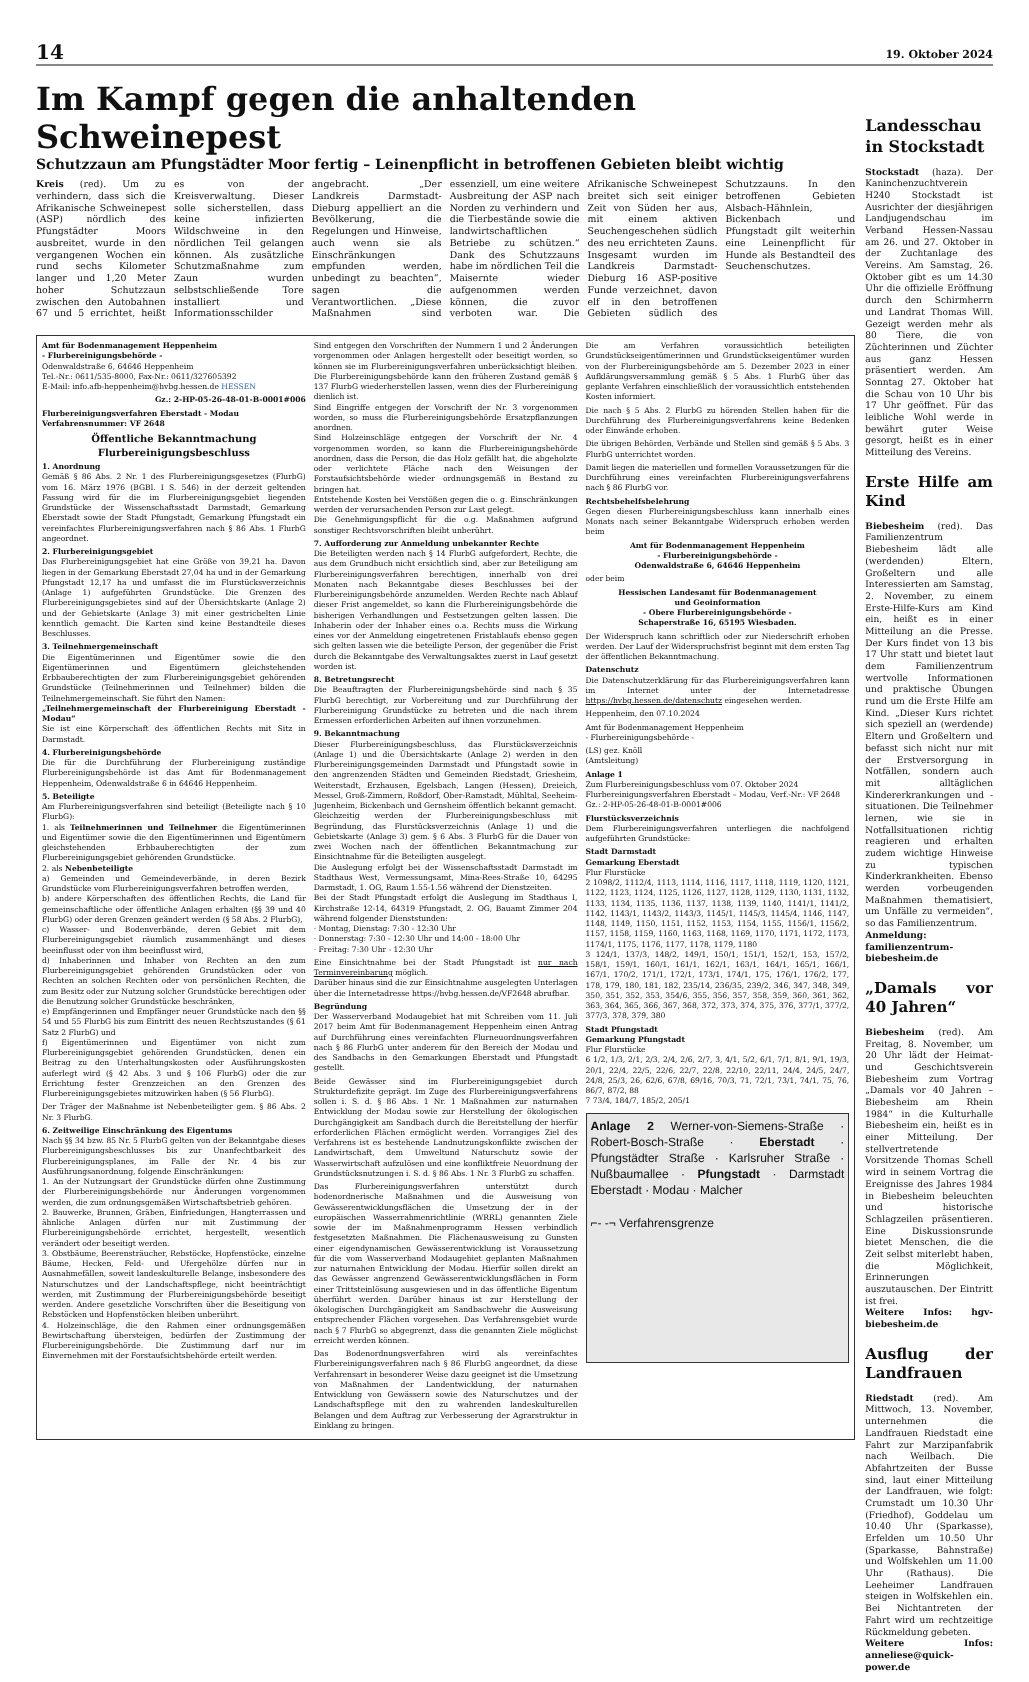14 19. Oktober 2024
Im Kampf gegen die anhaltenden Schweinepest
Schutzzaun am Pfungstädter Moor fertig – Leinenpflicht in betroffenen Gebieten bleibt wichtig
Kreis (red). Um zu verhindern, dass sich die Afrikanische Schweinepest (ASP) nördlich des Pfungstädter Moors ausbreitet, wurde in den vergangenen Wochen ein rund sechs Kilometer langer und 1,20 Meter hoher Schutzzaun zwischen den Autobahnen 67 und 5 errichtet, heißt es von der Kreisverwaltung. Dieser solle sicherstellen, dass keine infizierten Wildschweine in den nördlichen Teil gelangen können. Als zusätzliche Schutzmaßnahme zum Zaun wurden selbstschließende Tore installiert und Informationsschilder angebracht. „Der Landkreis Darmstadt-Dieburg appelliert an die Bevölkerung, die Regelungen und Hinweise, auch wenn sie als Einschränkungen empfunden werden, unbedingt zu beachten“, sagen die Verantwortlichen. „Diese Maßnahmen sind essenziell, um eine weitere Ausbreitung der ASP nach Norden zu verhindern und die Tierbestände sowie die landwirtschaftlichen Betriebe zu schützen.“ Dank des Schutzzauns habe im nördlichen Teil die Maisernte wieder aufgenommen werden können, die zuvor verboten war. Die Afrikanische Schweinepest breitet sich seit einiger Zeit von Süden her aus, mit einem aktiven Seuchengeschehen südlich des neu errichteten Zauns. Insgesamt wurden im Landkreis Darmstadt-Dieburg 16 ASP-positive Funde verzeichnet, davon elf in den betroffenen Gebieten südlich des Schutzzauns. In den betroffenen Gebieten Alsbach-Hähnlein, Bickenbach und Pfungstadt gilt weiterhin eine Leinenpflicht für Hunde als Bestandteil des Seuchenschutzes.
Amt für Bodenmanagement Heppenheim
- Flurbereinigungsbehörde -
Odenwaldstraße 6, 64646 Heppenheim
Tel.-Nr.: 0611/535-8000, Fax-Nr.: 0611/327605392
E-Mail: info.afb-heppenheim@hvbg.hessen.de HESSEN
Gz.: 2-HP-05-26-48-01-B-0001#006
Flurbereinigungsverfahren Eberstadt - Modau
Verfahrensnummer: VF 2648
Öffentliche Bekanntmachung
Flurbereinigungsbeschluss
1. Anordnung
Gemäß § 86 Abs. 2 Nr. 1 des Flurbereinigungsgesetzes (FlurbG) vom 16. März 1976 (BGBl. I S. 546) in der derzeit geltenden Fassung wird für die im Flurbereinigungsgebiet liegenden Grundstücke der Wissenschaftsstadt Darmstadt, Gemarkung Eberstadt sowie der Stadt Pfungstadt, Gemarkung Pfungstadt ein vereinfachtes Flurbereinigungsverfahren nach § 86 Abs. 1 FlurbG angeordnet.
2. Flurbereinigungsgebiet
Das Flurbereinigungsgebiet hat eine Größe von 39,21 ha. Davon liegen in der Gemarkung Eberstadt 27,04 ha und in der Gemarkung Pfungstadt 12,17 ha und umfasst die im Flurstücksverzeichnis (Anlage 1) aufgeführten Grundstücke. Die Grenzen des Flurbereinigungsgebietes sind auf der Übersichtskarte (Anlage 2) und der Gebietskarte (Anlage 3) mit einer gestrichelten Linie kenntlich gemacht. Die Karten sind keine Bestandteile dieses Beschlusses.
3. Teilnehmergemeinschaft
Die Eigentümerinnen und Eigentümer sowie die den Eigentümerinnen und Eigentümern gleichstehenden Erbbauberechtigten der zum Flurbereinigungsgebiet gehörenden Grundstücke (Teilnehmerinnen und Teilnehmer) bilden die Teilnehmergemeinschaft. Sie führt den Namen:
„Teilnehmergemeinschaft der Flurbereinigung Eberstadt - Modau“
Sie ist eine Körperschaft des öffentlichen Rechts mit Sitz in Darmstadt.
4. Flurbereinigungsbehörde
Die für die Durchführung der Flurbereinigung zuständige Flurbereinigungsbehörde ist das Amt für Bodenmanagement Heppenheim, Odenwaldstraße 6 in 64646 Heppenheim.
5. Beteiligte
Am Flurbereinigungsverfahren sind beteiligt (Beteiligte nach § 10 FlurbG):
1. als Teilnehmerinnen und Teilnehmer die Eigentümerinnen und Eigentümer sowie die den Eigentümerinnen und Eigentümern gleichstehenden Erbbauberechtigten der zum Flurbereinigungsgebiet gehörenden Grundstücke.
2. als Nebenbeteiligte
a) Gemeinden und Gemeindeverbände, in deren Bezirk Grundstücke vom Flurbereinigungsverfahren betroffen werden,
b) andere Körperschaften des öffentlichen Rechts, die Land für gemeinschaftliche oder öffentliche Anlagen erhalten (§§ 39 und 40 FlurbG) oder deren Grenzen geändert werden (§ 58 Abs. 2 FlurbG),
c) Wasser- und Bodenverbände, deren Gebiet mit dem Flurbereinigungsgebiet räumlich zusammenhängt und dieses beeinflusst oder von ihm beeinflusst wird,
d) Inhaberinnen und Inhaber von Rechten an den zum Flurbereinigungsgebiet gehörenden Grundstücken oder von Rechten an solchen Rechten oder von persönlichen Rechten, die zum Besitz oder zur Nutzung solcher Grundstücke berechtigen oder die Benutzung solcher Grundstücke beschränken,
e) Empfängerinnen und Empfänger neuer Grundstücke nach den §§ 54 und 55 FlurbG bis zum Eintritt des neuen Rechtszustandes (§ 61 Satz 2 FlurbG) und
f) Eigentümerinnen und Eigentümer von nicht zum Flurbereinigungsgebiet gehörenden Grundstücken, denen ein Beitrag zu den Unterhaltungskosten oder Ausführungskosten auferlegt wird (§ 42 Abs. 3 und § 106 FlurbG) oder die zur Errichtung fester Grenzzeichen an den Grenzen des Flurbereinigungsgebietes mitzuwirken haben (§ 56 FlurbG).
Der Träger der Maßnahme ist Nebenbeteiligter gem. § 86 Abs. 2 Nr. 3 FlurbG.
6. Zeitweilige Einschränkung des Eigentums
Nach §§ 34 bzw. 85 Nr. 5 FlurbG gelten von der Bekanntgabe dieses Flurbereinigungsbeschlusses bis zur Unanfechtbarkeit des Flurbereinigungsplanes, im Falle der Nr. 4 bis zur Ausführungsanordnung, folgende Einschränkungen:
1. An der Nutzungsart der Grundstücke dürfen ohne Zustimmung der Flurbereinigungsbehörde nur Änderungen vorgenommen werden, die zum ordnungsgemäßen Wirtschaftsbetrieb gehören.
2. Bauwerke, Brunnen, Gräben, Einfriedungen, Hangterrassen und ähnliche Anlagen dürfen nur mit Zustimmung der Flurbereinigungsbehörde errichtet, hergestellt, wesentlich verändert oder beseitigt werden.
3. Obstbäume, Beerensträucher, Rebstöcke, Hopfenstöcke, einzelne Bäume, Hecken, Feld- und Ufergehölze dürfen nur in Ausnahmefällen, soweit landeskulturelle Belange, insbesondere des Naturschutzes und der Landschaftspflege, nicht beeinträchtigt werden, mit Zustimmung der Flurbereinigungsbehörde beseitigt werden. Andere gesetzliche Vorschriften über die Beseitigung von Rebstöcken und Hopfenstöcken bleiben unberührt.
4. Holzeinschläge, die den Rahmen einer ordnungsgemäßen Bewirtschaftung übersteigen, bedürfen der Zustimmung der Flurbereinigungsbehörde. Die Zustimmung darf nur im Einvernehmen mit der Forstaufsichtsbehörde erteilt werden.
Sind entgegen den Vorschriften der Nummern 1 und 2 Änderungen vorgenommen oder Anlagen hergestellt oder beseitigt worden, so können sie im Flurbereinigungsverfahren unberücksichtigt bleiben. Die Flurbereinigungsbehörde kann den früheren Zustand gemäß § 137 FlurbG wiederherstellen lassen, wenn dies der Flurbereinigung dienlich ist.
Sind Eingriffe entgegen der Vorschrift der Nr. 3 vorgenommen worden, so muss die Flurbereinigungsbehörde Ersatzpflanzungen anordnen.
Sind Holzeinschläge entgegen der Vorschrift der Nr. 4 vorgenommen worden, so kann die Flurbereinigungsbehörde anordnen, dass die Person, die das Holz gefällt hat, die abgeholzte oder verlichtete Fläche nach den Weisungen der Forstaufsichtsbehörde wieder ordnungsgemäß in Bestand zu bringen hat.
Entstehende Kosten bei Verstößen gegen die o. g. Einschränkungen werden der verursachenden Person zur Last gelegt.
Die Genehmigungspflicht für die o.g. Maßnahmen aufgrund sonstiger Rechtsvorschriften bleibt unberührt.
7. Aufforderung zur Anmeldung unbekannter Rechte
Die Beteiligten werden nach § 14 FlurbG aufgefordert, Rechte, die aus dem Grundbuch nicht ersichtlich sind, aber zur Beteiligung am Flurbereinigungsverfahren berechtigen, innerhalb von drei Monaten nach Bekanntgabe dieses Beschlusses bei der Flurbereinigungsbehörde anzumelden. Werden Rechte nach Ablauf dieser Frist angemeldet, so kann die Flurbereinigungsbehörde die bisherigen Verhandlungen und Festsetzungen gelten lassen. Die Inhaberin oder der Inhaber eines o.a. Rechts muss die Wirkung eines vor der Anmeldung eingetretenen Fristablaufs ebenso gegen sich gelten lassen wie die beteiligte Person, der gegenüber die Frist durch die Bekanntgabe des Verwaltungsaktes zuerst in Lauf gesetzt worden ist.
8. Betretungsrecht
Die Beauftragten der Flurbereinigungsbehörde sind nach § 35 FlurbG berechtigt, zur Vorbereitung und zur Durchführung der Flurbereinigung Grundstücke zu betreten und die nach ihrem Ermessen erforderlichen Arbeiten auf ihnen vorzunehmen.
9. Bekanntmachung
Dieser Flurbereinigungsbeschluss, das Flurstücksverzeichnis (Anlage 1) und die Übersichtskarte (Anlage 2) werden in den Flurbereinigungsgemeinden Darmstadt und Pfungstadt sowie in den angrenzenden Städten und Gemeinden Riedstadt, Griesheim, Weiterstadt, Erzhausen, Egelsbach, Langen (Hessen), Dreieich, Messel, Groß-Zimmern, Roßdorf, Ober-Ramstadt, Mühltal, Seeheim-Jugenheim, Bickenbach und Gernsheim öffentlich bekannt gemacht.
Gleichzeitig werden der Flurbereinigungsbeschluss mit Begründung, das Flurstücksverzeichnis (Anlage 1) und die Gebietskarte (Anlage 3) gem. § 6 Abs. 3 FlurbG für die Dauer von zwei Wochen nach der öffentlichen Bekanntmachung zur Einsichtnahme für die Beteiligten ausgelegt.
Die Auslegung erfolgt bei der Wissenschaftsstadt Darmstadt im Stadthaus West, Vermessungsamt, Mina-Rees-Straße 10, 64295 Darmstadt, 1. OG, Raum 1.55-1.56 während der Dienstzeiten.
Bei der Stadt Pfungstadt erfolgt die Auslegung im Stadthaus I, Kirchstraße 12-14, 64319 Pfungstadt, 2. OG, Bauamt Zimmer 204 während folgender Dienststunden:
· Montag, Dienstag: 7:30 - 12:30 Uhr
· Donnerstag: 7:30 - 12:30 Uhr und 14:00 - 18:00 Uhr
· Freitag: 7:30 Uhr - 12:30 Uhr
Eine Einsichtnahme bei der Stadt Pfungstadt ist nur nach Terminvereinbarung möglich.
Darüber hinaus sind die zur Einsichtnahme ausgelegten Unterlagen über die Internetadresse https://hvbg.hessen.de/VF2648 abrufbar.
Begründung
Der Wasserverband Modaugebiet hat mit Schreiben vom 11. Juli 2017 beim Amt für Bodenmanagement Heppenheim einen Antrag auf Durchführung eines vereinfachten Flurneuordnungsverfahren nach § 86 FlurbG unter anderem für den Bereich der Modau und des Sandbachs in den Gemarkungen Eberstadt und Pfungstadt gestellt.
Beide Gewässer sind im Flurbereinigungsgebiet durch Strukturdefizite geprägt. Im Zuge des Flurbereinigungsverfahrens sollen i. S. d. § 86 Abs. 1 Nr. 1 Maßnahmen zur naturnahen Entwicklung der Modau sowie zur Herstellung der ökologischen Durchgängigkeit am Sandbach durch die Bereitstellung der hierfür erforderlichen Flächen ermöglicht werden. Vorrangiges Ziel des Verfahrens ist es bestehende Landnutzungskonflikte zwischen der Landwirtschaft, dem Umweltund Naturschutz sowie der Wasserwirtschaft aufzulösen und eine konfliktfreie Neuordnung der Grundstücksnutzungen i. S. d. § 86 Abs. 1 Nr. 3 FlurbG zu schaffen.
Das Flurbereinigungsverfahren unterstützt durch bodenordnerische Maßnahmen und die Ausweisung von Gewässerentwicklungsflächen die Umsetzung der in der europäischen Wasserrahmenrichtlinie (WRRL) genannten Ziele sowie der im Maßnahmenprogramm Hessen verbindlich festgesetzten Maßnahmen. Die Flächenausweisung zu Gunsten einer eigendynamischen Gewässerentwicklung ist Voraussetzung für die vom Wasserverband Modaugebiet geplanten Maßnahmen zur naturnahen Entwicklung der Modau. Hierfür sollen direkt an das Gewässer angrenzend Gewässerentwicklungsflächen in Form einer Trittsteinlösung ausgewiesen und in das öffentliche Eigentum überführt werden. Darüber hinaus ist zur Herstellung der ökologischen Durchgängigkeit am Sandbachwehr die Ausweisung entsprechender Flächen vorgesehen. Das Verfahrensgebiet wurde nach § 7 FlurbG so abgegrenzt, dass die genannten Ziele möglichst erreicht werden können.
Das Bodenordnungsverfahren wird als vereinfachtes Flurbereinigungsverfahren nach § 86 FlurbG angeordnet, da diese Verfahrensart in besonderer Weise dazu geeignet ist die Umsetzung von Maßnahmen der Landentwicklung, der naturnahen Entwicklung von Gewässern sowie des Naturschutzes und der Landschaftspflege mit den zu wahrenden landeskulturellen Belangen und dem Auftrag zur Verbesserung der Agrarstruktur in Einklang zu bringen.
Die am Verfahren voraussichtlich beteiligten Grundstückseigentümerinnen und Grundstückseigentümer wurden von der Flurbereinigungsbehörde am 5. Dezember 2023 in einer Aufklärungsversammlung gemäß § 5 Abs. 1 FlurbG über das geplante Verfahren einschließlich der voraussichtlich entstehenden Kosten informiert.
Die nach § 5 Abs. 2 FlurbG zu hörenden Stellen haben für die Durchführung des Flurbereinigungsverfahrens keine Bedenken oder Einwände erhoben.
Die übrigen Behörden, Verbände und Stellen sind gemäß § 5 Abs. 3 FlurbG unterrichtet worden.
Damit liegen die materiellen und formellen Voraussetzungen für die Durchführung eines vereinfachten Flurbereinigungsverfahrens nach § 86 FlurbG vor.
Rechtsbehelfsbelehrung
Gegen diesen Flurbereinigungsbeschluss kann innerhalb eines Monats nach seiner Bekanntgabe Widerspruch erhoben werden beim
Amt für Bodenmanagement Heppenheim
- Flurbereinigungsbehörde -
Odenwaldstraße 6, 64646 Heppenheim
oder beim
Hessischen Landesamt für Bodenmanagement
und Geoinformation
- Obere Flurbereinigungsbehörde -
Schaperstraße 16, 65195 Wiesbaden.
Der Widerspruch kann schriftlich oder zur Niederschrift erhoben werden. Der Lauf der Widerspruchsfrist beginnt mit dem ersten Tag der öffentlichen Bekanntmachung.
Datenschutz
Die Datenschutzerklärung für das Flurbereinigungsverfahren kann im Internet unter der Internetadresse https://hvbg.hessen.de/datenschutz eingesehen werden.
Heppenheim, den 07.10.2024
Amt für Bodenmanagement Heppenheim
- Flurbereinigungsbehörde -
(LS) gez. Knöll
(Amtsleitung)
Anlage 1
Zum Flurbereinigungsbeschluss vom 07. Oktober 2024
Flurbereinigungsverfahren Eberstadt – Modau, Verf.-Nr.: VF 2648
Gz.: 2-HP-05-26-48-01-B-0001#006
Flurstücksverzeichnis
Dem Flurbereinigungsverfahren unterliegen die nachfolgend aufgeführten Grundstücke:
Stadt Darmstadt
Gemarkung Eberstadt
Flur Flurstücke
2 1098/2, 1112/4, 1113, 1114, 1116, 1117, 1118, 1119, 1120, 1121, 1122, 1123, 1124, 1125, 1126, 1127, 1128, 1129, 1130, 1131, 1132, 1133, 1134, 1135, 1136, 1137, 1138, 1139, 1140, 1141/1, 1141/2, 1142, 1143/1, 1143/2, 1143/3, 1145/1, 1145/3, 1145/4, 1146, 1147, 1148, 1149, 1150, 1151, 1152, 1153, 1154, 1155, 1156/1, 1156/2, 1157, 1158, 1159, 1160, 1163, 1168, 1169, 1170, 1171, 1172, 1173, 1174/1, 1175, 1176, 1177, 1178, 1179, 1180
3 124/1, 137/3, 148/2, 149/1, 150/1, 151/1, 152/1, 153, 157/2, 158/1, 159/1, 160/1, 161/1, 162/1, 163/1, 164/1, 165/1, 166/1, 167/1, 170/2, 171/1, 172/1, 173/1, 174/1, 175, 176/1, 176/2, 177, 178, 179, 180, 181, 182, 235/14, 236/35, 239/2, 346, 347, 348, 349, 350, 351, 352, 353, 354/6, 355, 356, 357, 358, 359, 360, 361, 362, 363, 364, 365, 366, 367, 368, 372, 373, 374, 375, 376, 377/1, 377/2, 377/3, 378, 379, 380
Stadt Pfungstadt
Gemarkung Pfungstadt
Flur Flurstücke
6 1/2, 1/3, 2/1, 2/3, 2/4, 2/6, 2/7, 3, 4/1, 5/2, 6/1, 7/1, 8/1, 9/1, 19/3, 20/1, 22/4, 22/5, 22/6, 22/7, 22/8, 22/10, 22/11, 24/4, 24/5, 24/7, 24/8, 25/3, 26, 62/6, 67/8, 69/16, 70/3, 71, 72/1, 73/1, 74/1, 75, 76, 86/7, 87/2, 88
7 73/4, 184/7, 185/2, 205/1
Anlage 2 Werner-von-Siemens-Straße · Robert-Bosch-Straße · Eberstadt · Pfungstädter Straße · Karlsruher Straße · Nußbaumallee · Pfungstadt · Darmstadt Eberstadt · Modau · Malcher
⌐- -¬ Verfahrensgrenze
Landesschau in Stockstadt
Stockstadt (haza). Der Kaninchenzuchtverein H240 Stockstadt ist Ausrichter der diesjährigen Landjugendschau im Verband Hessen-Nassau am 26. und 27. Oktober in der Zuchtanlage des Vereins. Am Samstag, 26. Oktober gibt es um 14.30 Uhr die offizielle Eröffnung durch den Schirmherrn und Landrat Thomas Will. Gezeigt werden mehr als 80 Tiere, die von Züchterinnen und Züchter aus ganz Hessen präsentiert werden. Am Sonntag 27. Oktober hat die Schau von 10 Uhr bis 17 Uhr geöffnet. Für das leibliche Wohl werde in bewährt guter Weise gesorgt, heißt es in einer Mitteilung des Vereins.
Erste Hilfe am Kind
Biebesheim (red). Das Familienzentrum Biebesheim lädt alle (werdenden) Eltern, Großeltern und alle Interessierten am Samstag, 2. November, zu einem Erste-Hilfe-Kurs am Kind ein, heißt es in einer Mitteilung an die Presse. Der Kurs findet von 13 bis 17 Uhr statt und bietet laut dem Familienzentrum wertvolle Informationen und praktische Übungen rund um die Erste Hilfe am Kind. „Dieser Kurs richtet sich speziell an (werdende) Eltern und Großeltern und befasst sich nicht nur mit der Erstversorgung in Notfällen, sondern auch mit alltäglichen Kindererkrankungen und -situationen. Die Teilnehmer lernen, wie sie in Notfallsituationen richtig reagieren und erhalten zudem wichtige Hinweise zu typischen Kinderkrankheiten. Ebenso werden vorbeugenden Maßnahmen thematisiert, um Unfälle zu vermeiden“, so das Familienzentrum.
Anmeldung: familienzentrum-biebesheim.de
„Damals vor 40 Jahren“
Biebesheim (red). Am Freitag, 8. November, um 20 Uhr lädt der Heimat- und Geschichtsverein Biebesheim zum Vortrag „Damals vor 40 Jahren – Biebesheim am Rhein 1984“ in die Kulturhalle Biebesheim ein, heißt es in einer Mitteilung. Der stellvertretende Vorsitzende Thomas Schell wird in seinem Vortrag die Ereignisse des Jahres 1984 in Biebesheim beleuchten und historische Schlagzeilen präsentieren. Eine Diskussionsrunde bietet Menschen, die die Zeit selbst miterlebt haben, die Möglichkeit, Erinnerungen auszutauschen. Der Eintritt ist frei.
Weitere Infos: hgv-biebesheim.de
Ausflug der Landfrauen
Riedstadt (red). Am Mittwoch, 13. November, unternehmen die Landfrauen Riedstadt eine Fahrt zur Marzipanfabrik nach Weilbach. Die Abfahrtzeiten der Busse sind, laut einer Mitteilung der Landfrauen, wie folgt: Crumstadt um 10.30 Uhr (Friedhof), Goddelau um 10.40 Uhr (Sparkasse), Erfelden um 10.50 Uhr (Sparkasse, Bahnstraße) und Wolfskehlen um 11.00 Uhr (Rathaus). Die Leeheimer Landfrauen steigen in Wolfskehlen ein. Bei Nichtantreten der Fahrt wird um rechtzeitige Rückmeldung gebeten.
Weitere Infos: anneliese@quick-power.de